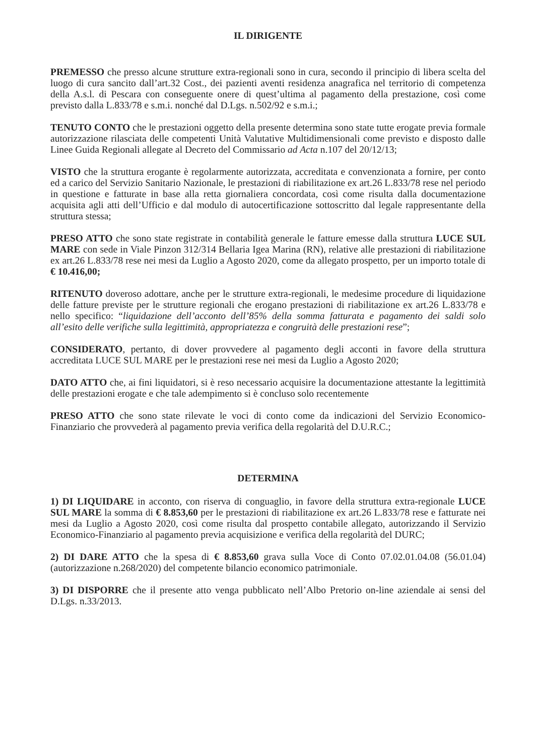IL DIRIGENTE
PREMESSO che presso alcune strutture extra-regionali sono in cura, secondo il principio di libera scelta del luogo di cura sancito dall’art.32 Cost., dei pazienti aventi residenza anagrafica nel territorio di competenza della A.s.l. di Pescara con conseguente onere di quest’ultima al pagamento della prestazione, così come previsto dalla L.833/78 e s.m.i. nonché dal D.Lgs. n.502/92 e s.m.i.;
TENUTO CONTO che le prestazioni oggetto della presente determina sono state tutte erogate previa formale autorizzazione rilasciata delle competenti Unità Valutative Multidimensionali come previsto e disposto dalle Linee Guida Regionali allegate al Decreto del Commissario ad Acta n.107 del 20/12/13;
VISTO che la struttura erogante è regolarmente autorizzata, accreditata e convenzionata a fornire, per conto ed a carico del Servizio Sanitario Nazionale, le prestazioni di riabilitazione ex art.26 L.833/78 rese nel periodo in questione e fatturate in base alla retta giornaliera concordata, così come risulta dalla documentazione acquisita agli atti dell’Ufficio e dal modulo di autocertificazione sottoscritto dal legale rappresentante della struttura stessa;
PRESO ATTO che sono state registrate in contabilità generale le fatture emesse dalla struttura LUCE SUL MARE con sede in Viale Pinzon 312/314 Bellaria Igea Marina (RN), relative alle prestazioni di riabilitazione ex art.26 L.833/78 rese nei mesi da Luglio a Agosto 2020, come da allegato prospetto, per un importo totale di € 10.416,00;
RITENUTO doveroso adottare, anche per le strutture extra-regionali, le medesime procedure di liquidazione delle fatture previste per le strutture regionali che erogano prestazioni di riabilitazione ex art.26 L.833/78 e nello specifico: “liquidazione dell’acconto dell’85% della somma fatturata e pagamento dei saldi solo all’esito delle verifiche sulla legittimità, appropriatezza e congruità delle prestazioni rese”;
CONSIDERATO, pertanto, di dover provvedere al pagamento degli acconti in favore della struttura accreditata LUCE SUL MARE per le prestazioni rese nei mesi da Luglio a Agosto 2020;
DATO ATTO che, ai fini liquidatori, si è reso necessario acquisire la documentazione attestante la legittimità delle prestazioni erogate e che tale adempimento si è concluso solo recentemente
PRESO ATTO che sono state rilevate le voci di conto come da indicazioni del Servizio Economico-Finanziario che provvederà al pagamento previa verifica della regolarità del D.U.R.C.;
DETERMINA
1) DI LIQUIDARE in acconto, con riserva di conguaglio, in favore della struttura extra-regionale LUCE SUL MARE la somma di € 8.853,60 per le prestazioni di riabilitazione ex art.26 L.833/78 rese e fatturate nei mesi da Luglio a Agosto 2020, così come risulta dal prospetto contabile allegato, autorizzando il Servizio Economico-Finanziario al pagamento previa acquisizione e verifica della regolarità del DURC;
2) DI DARE ATTO che la spesa di € 8.853,60 grava sulla Voce di Conto 07.02.01.04.08 (56.01.04) (autorizzazione n.268/2020) del competente bilancio economico patrimoniale.
3) DI DISPORRE che il presente atto venga pubblicato nell’Albo Pretorio on-line aziendale ai sensi del D.Lgs. n.33/2013.